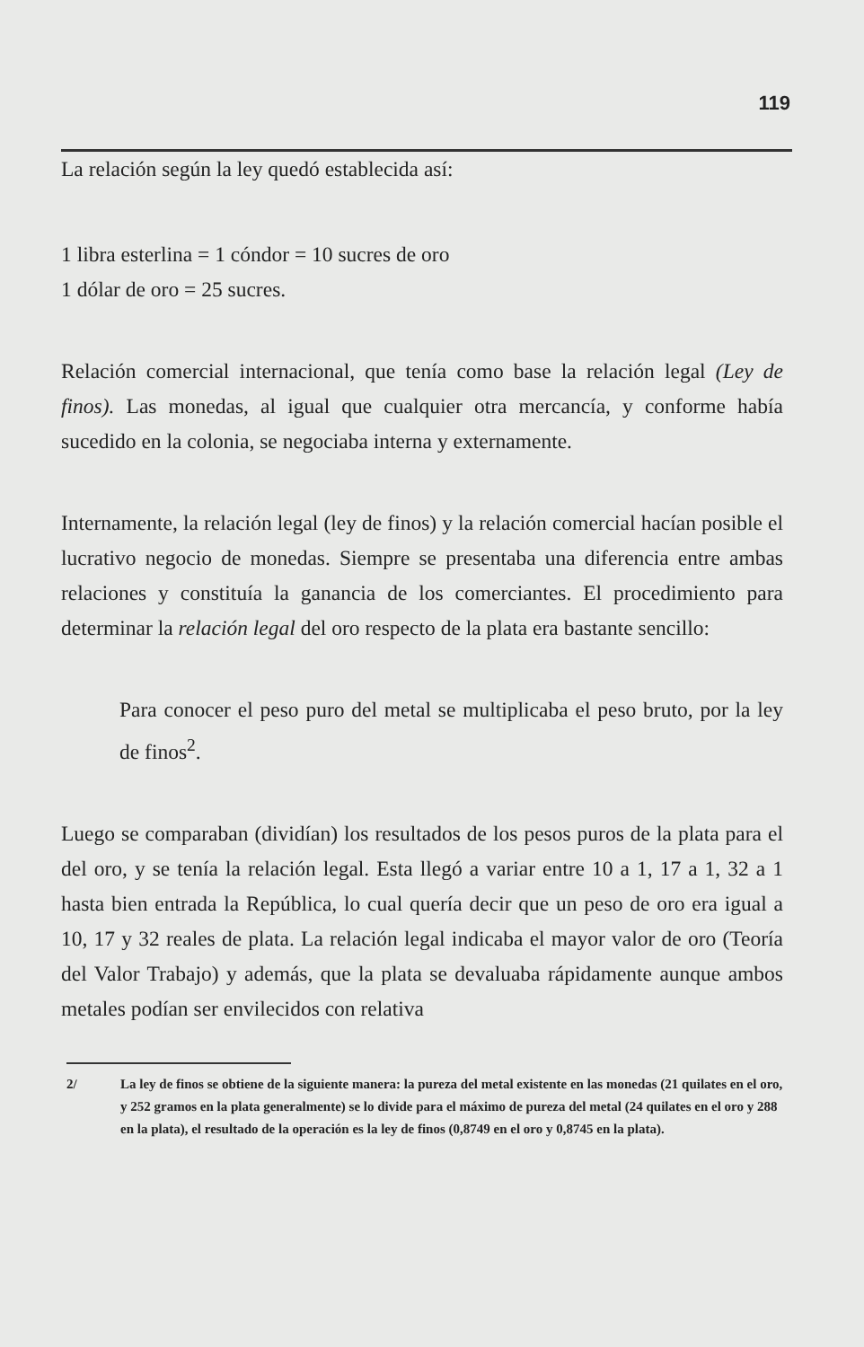119
La relación según la ley quedó establecida así:
1 libra esterlina = 1 cóndor = 10 sucres de oro
1 dólar de oro = 25 sucres.
Relación comercial internacional, que tenía como base la relación legal (Ley de finos). Las monedas, al igual que cualquier otra mercancía, y conforme había sucedido en la colonia, se negociaba interna y externamente.
Internamente, la relación legal (ley de finos) y la relación comercial hacían posible el lucrativo negocio de monedas. Siempre se presentaba una diferencia entre ambas relaciones y constituía la ganancia de los comerciantes. El procedimiento para determinar la relación legal del oro respecto de la plata era bastante sencillo:
Para conocer el peso puro del metal se multiplicaba el peso bruto, por la ley de finos<sup>2</sup>.
Luego se comparaban (dividían) los resultados de los pesos puros de la plata para el del oro, y se tenía la relación legal. Esta llegó a variar entre 10 a 1, 17 a 1, 32 a 1 hasta bien entrada la República, lo cual quería decir que un peso de oro era igual a 10, 17 y 32 reales de plata. La relación legal indicaba el mayor valor de oro (Teoría del Valor Trabajo) y además, que la plata se devaluaba rápidamente aunque ambos metales podían ser envilecidos con relativa
2/ La ley de finos se obtiene de la siguiente manera: la pureza del metal existente en las monedas (21 quilates en el oro, y 252 gramos en la plata generalmente) se lo divide para el máximo de pureza del metal (24 quilates en el oro y 288 en la plata), el resultado de la operación es la ley de finos (0,8749 en el oro y 0,8745 en la plata).